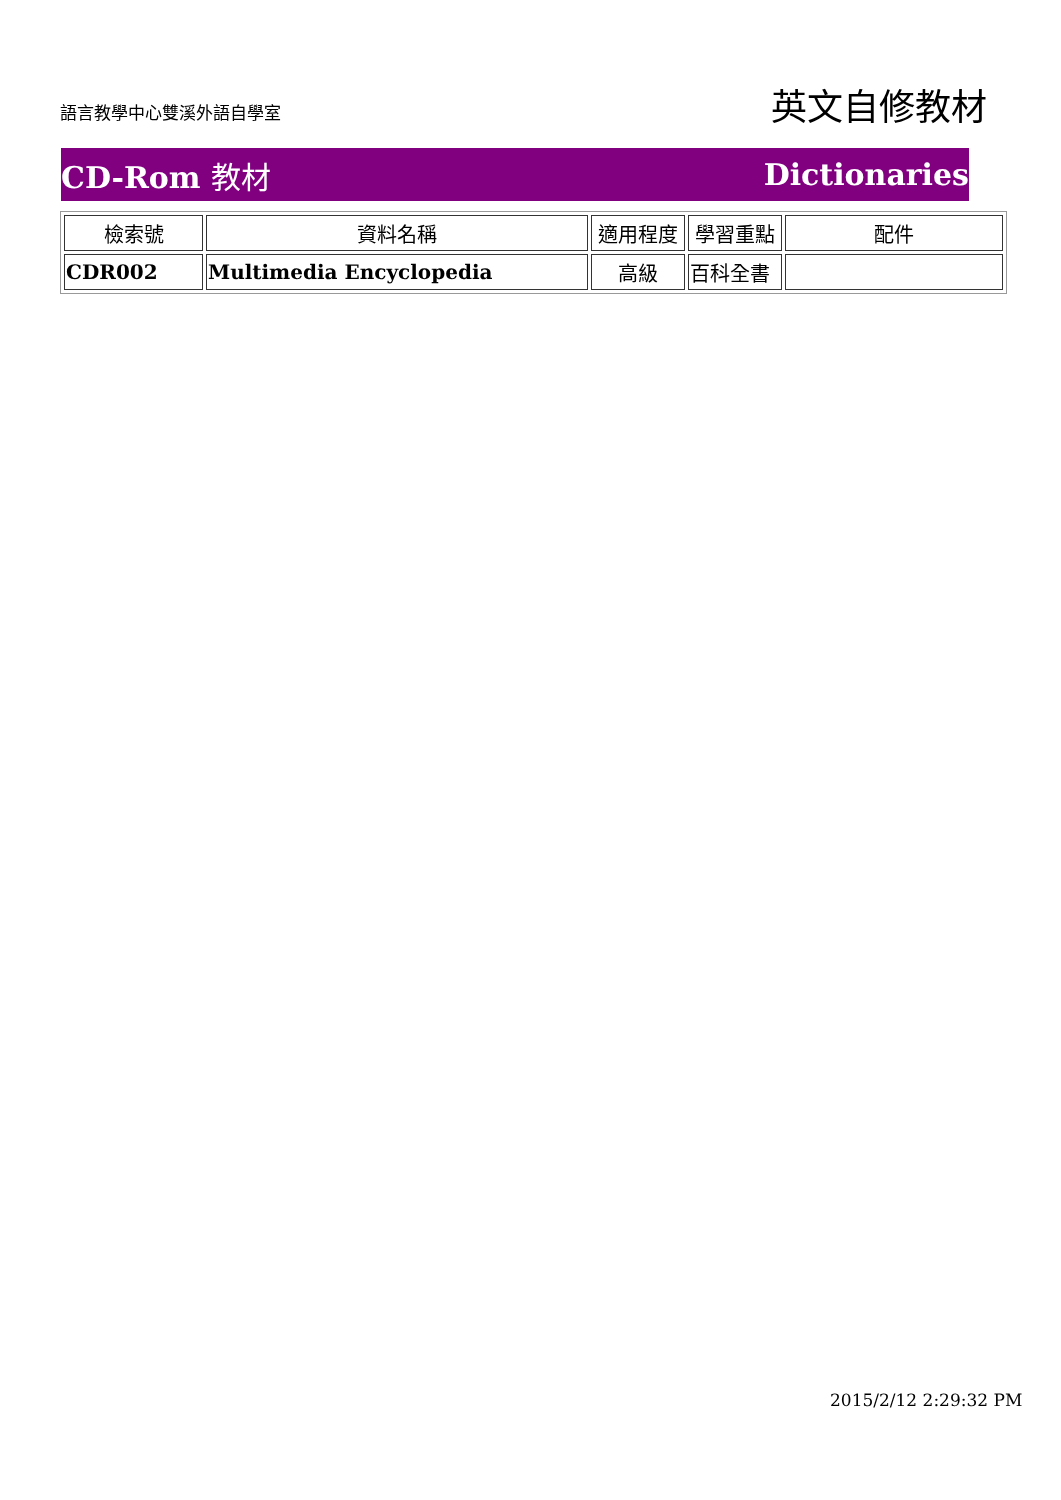語言教學中心雙溪外語自學室
英文自修教材
CD-Rom 教材 Dictionaries
| 檢索號 | 資料名稱 | 適用程度 | 學習重點 | 配件 |
| --- | --- | --- | --- | --- |
| CDR002 | Multimedia Encyclopedia | 高級 | 百科全書 | |
2015/2/12 2:29:32 PM